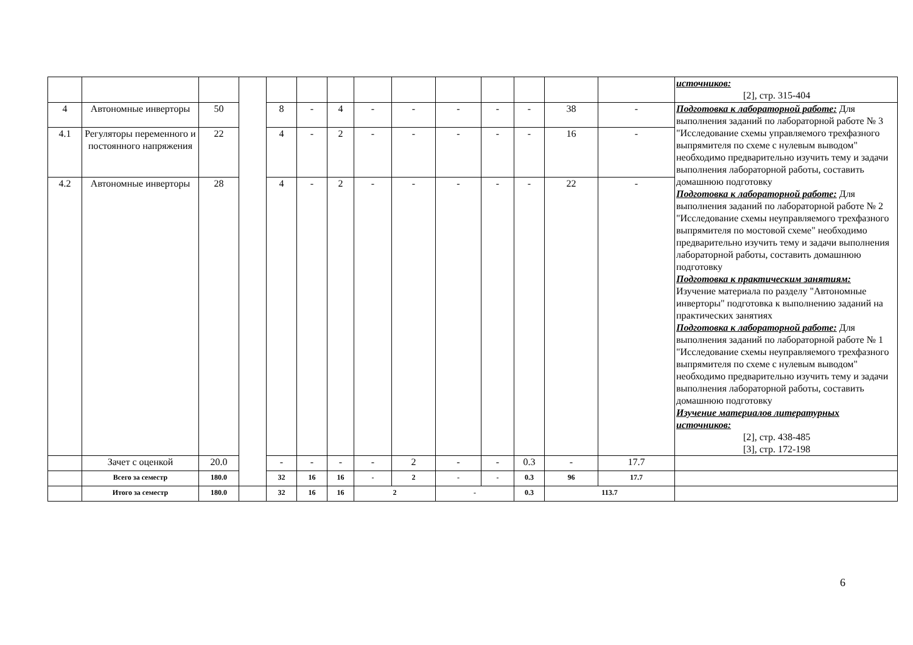| | | | | | | | | | | | | | | источников: [2], стр. 315-404 |
| 4 | Автономные инверторы | 50 | | 8 | - | 4 | - | - | - | - | - | 38 | - | Подготовка к лабораторной работе: Для выполнения заданий по лабораторной работе № 3 "Исследование схемы управляемого трехфазного выпрямителя по схеме с нулевым выводом" необходимо предварительно изучить тему и задачи выполнения лабораторной работы, составить домашнюю подготовку Подготовка к лабораторной работе: Для выполнения заданий по лабораторной работе № 2 "Исследование схемы неуправляемого трехфазного выпрямителя по мостовой схеме" необходимо предварительно изучить тему и задачи выполнения лабораторной работы, составить домашнюю подготовку Подготовка к практическим занятиям: Изучение материала по разделу "Автономные инверторы" подготовка к выполнению заданий на практических занятиях Подготовка к лабораторной работе: Для выполнения заданий по лабораторной работе № 1 "Исследование схемы неуправляемого трехфазного выпрямителя по схеме с нулевым выводом" необходимо предварительно изучить тему и задачи выполнения лабораторной работы, составить домашнюю подготовку Изучение материалов литературных источников: [2], стр. 438-485 [3], стр. 172-198 |
| 4.1 | Регуляторы переменного и постоянного напряжения | 22 | | 4 | - | 2 | - | - | - | - | - | 16 | - | |
| 4.2 | Автономные инверторы | 28 | | 4 | - | 2 | - | - | - | - | - | 22 | - | |
| | Зачет с оценкой | 20.0 | | - | - | - | - | 2 | - | - | 0.3 | - | 17.7 | |
| | Всего за семестр | 180.0 | | 32 | 16 | 16 | - | 2 | - | - | 0.3 | 96 | 17.7 | |
| | Итого за семестр | 180.0 | | 32 | 16 | 16 | 2 | | - | | 0.3 | 113.7 | | |
6